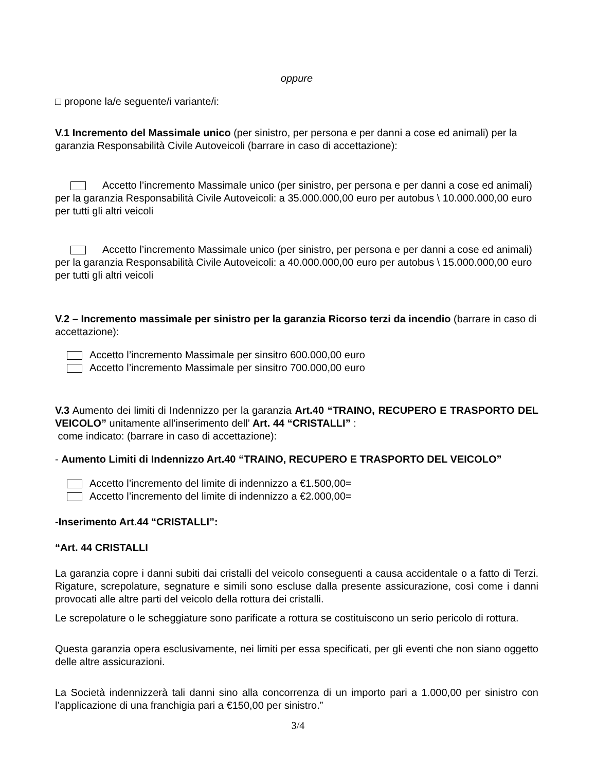oppure
□ propone la/e seguente/i variante/i:
V.1 Incremento del Massimale unico (per sinistro, per persona e per danni a cose ed animali) per la garanzia Responsabilità Civile Autoveicoli (barrare in caso di accettazione):
Accetto l’incremento Massimale unico (per sinistro, per persona e per danni a cose ed animali) per la garanzia Responsabilità Civile Autoveicoli: a 35.000.000,00 euro per autobus \ 10.000.000,00 euro per tutti gli altri veicoli
Accetto l’incremento Massimale unico (per sinistro, per persona e per danni a cose ed animali) per la garanzia Responsabilità Civile Autoveicoli: a 40.000.000,00 euro per autobus \ 15.000.000,00 euro per tutti gli altri veicoli
V.2 – Incremento massimale per sinistro per la garanzia Ricorso terzi da incendio (barrare in caso di accettazione):
Accetto l’incremento Massimale per sinsitro 600.000,00 euro
Accetto l’incremento Massimale per sinsitro 700.000,00 euro
V.3 Aumento dei limiti di Indennizzo per la garanzia Art.40 “TRAINO, RECUPERO E TRASPORTO DEL VEICOLO” unitamente all’inserimento dell’ Art. 44 “CRISTALLI” :
come indicato: (barrare in caso di accettazione):
- Aumento Limiti di Indennizzo Art.40 “TRAINO, RECUPERO E TRASPORTO DEL VEICOLO”
Accetto l’incremento del limite di indennizzo a €1.500,00=
Accetto l’incremento del limite di indennizzo a €2.000,00=
-Inserimento Art.44 “CRISTALLI”:
“Art. 44 CRISTALLI
La garanzia copre i danni subiti dai cristalli del veicolo conseguenti a causa accidentale o a fatto di Terzi. Rigature, screpolature, segnature e simili sono escluse dalla presente assicurazione, così come i danni provocati alle altre parti del veicolo della rottura dei cristalli.
Le screpolature o le scheggiature sono parificate a rottura se costituiscono un serio pericolo di rottura.
Questa garanzia opera esclusivamente, nei limiti per essa specificati, per gli eventi che non siano oggetto delle altre assicurazioni.
La Società indennizzerà tali danni sino alla concorrenza di un importo pari a 1.000,00 per sinistro con l’applicazione di una franchigia pari a €150,00 per sinistro.”
3/4